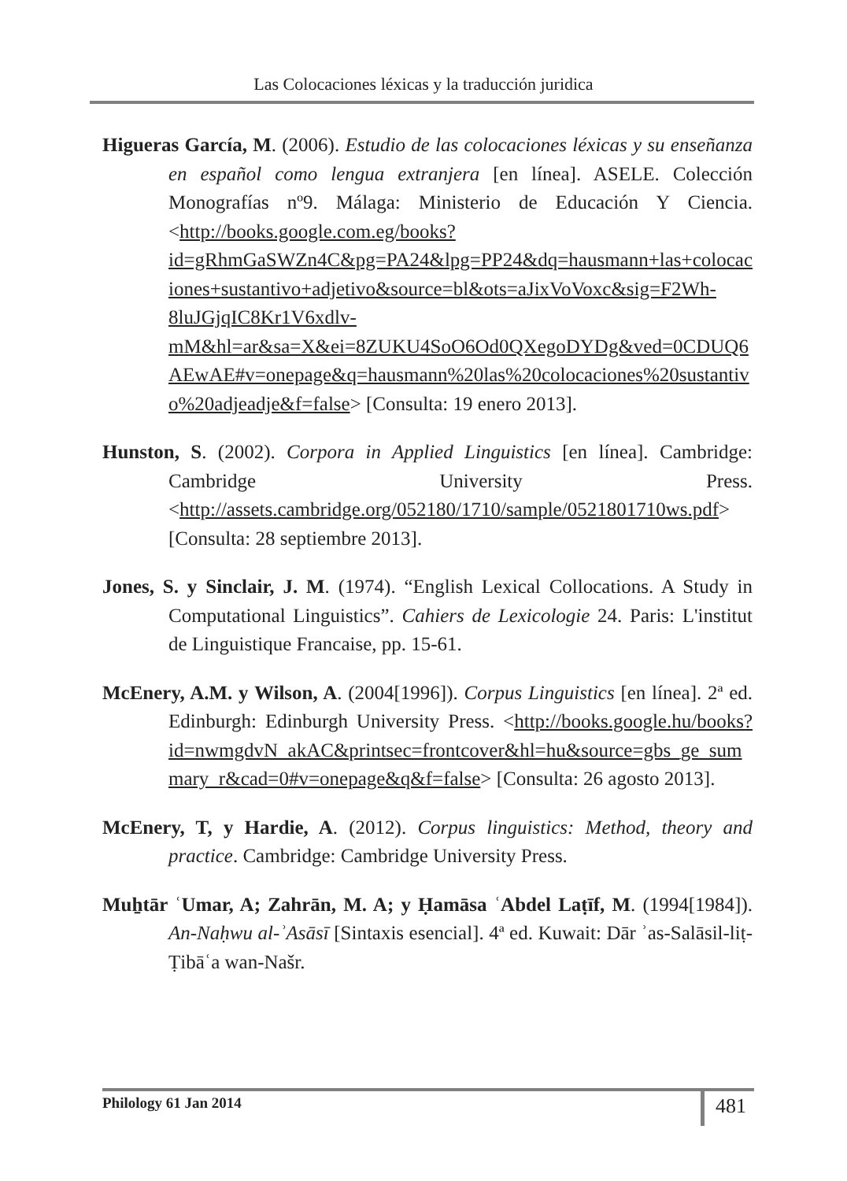Las Colocaciones léxicas y la traducción juridica
Higueras García, M. (2006). Estudio de las colocaciones léxicas y su enseñanza en español como lengua extranjera [en línea]. ASELE. Colección Monografías nº9. Málaga: Ministerio de Educación Y Ciencia. <http://books.google.com.eg/books?id=gRhmGaSWZn4C&pg=PA24&lpg=PP24&dq=hausmann+las+colocaciones+sustantivo+adjetivo&source=bl&ots=aJixVoVoxc&sig=F2Wh-8luJGjqIC8Kr1V6xdlv-mM&hl=ar&sa=X&ei=8ZUKU4SoO6Od0QXegoDYDg&ved=0CDUQ6AEwAE#v=onepage&q=hausmann%20las%20colocaciones%20sustantivo%20adjeadje&f=false> [Consulta: 19 enero 2013].
Hunston, S. (2002). Corpora in Applied Linguistics [en línea]. Cambridge: Cambridge University Press. <http://assets.cambridge.org/052180/1710/sample/0521801710ws.pdf> [Consulta: 28 septiembre 2013].
Jones, S. y Sinclair, J. M. (1974). “English Lexical Collocations. A Study in Computational Linguistics”. Cahiers de Lexicologie 24. Paris: L'institut de Linguistique Francaise, pp. 15-61.
McEnery, A.M. y Wilson, A. (2004[1996]). Corpus Linguistics [en línea]. 2ª ed. Edinburgh: Edinburgh University Press. <http://books.google.hu/books?id=nwmgdvN_akAC&printsec=frontcover&hl=hu&source=gbs_ge_summary_r&cad=0#v=onepage&q&f=false> [Consulta: 26 agosto 2013].
McEnery, T, y Hardie, A. (2012). Corpus linguistics: Method, theory and practice. Cambridge: Cambridge University Press.
Muẖtār ʿUmar, A; Zahrān, M. A; y Ḥamāsa ʿAbdel Laṭīf, M. (1994[1984]). An-Naḥwu al-ʾAsāsī [Sintaxis esencial]. 4ª ed. Kuwait: Dār ʾas-Salāsil-liṭ-Ṭibāʿa wan-Našr.
Philology 61 Jan 2014 481